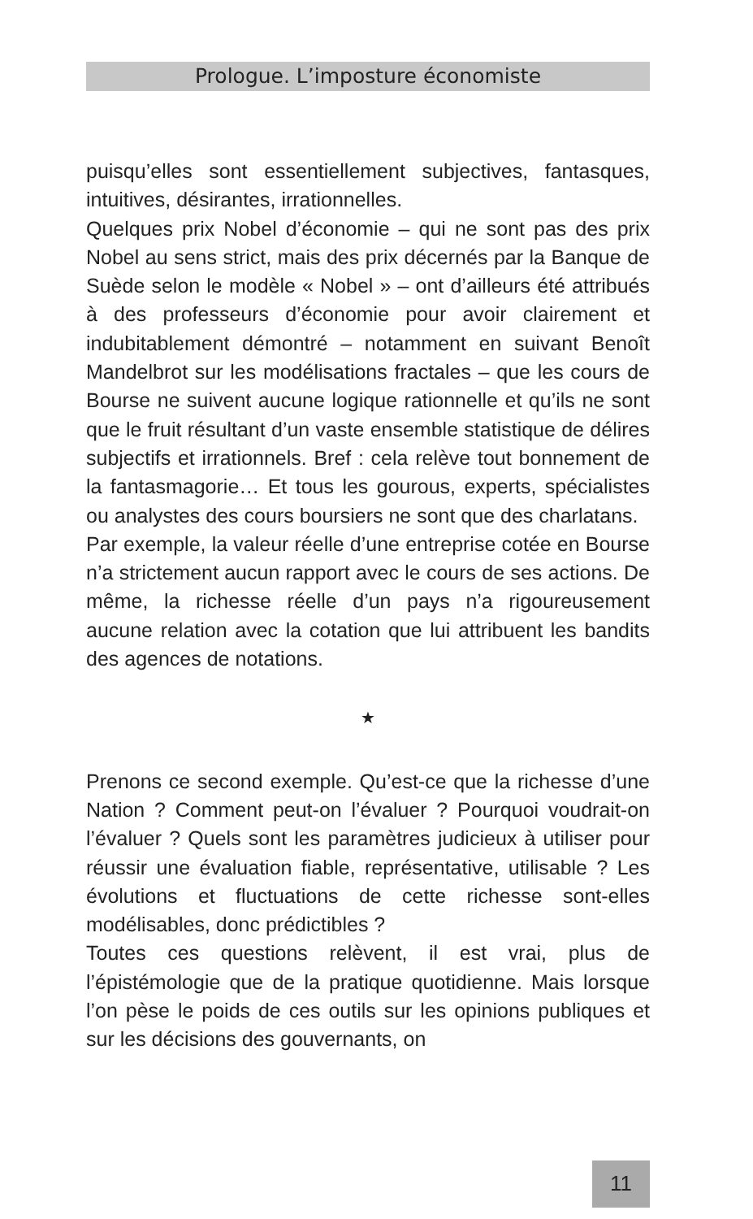Prologue. L’imposture économiste
puisqu’elles sont essentiellement subjectives, fantasques, intuitives, désirantes, irrationnelles.
Quelques prix Nobel d’économie – qui ne sont pas des prix Nobel au sens strict, mais des prix décernés par la Banque de Suède selon le modèle « Nobel » – ont d’ailleurs été attribués à des professeurs d’économie pour avoir clairement et indubitablement démontré – notamment en suivant Benoît Mandelbrot sur les modélisations fractales – que les cours de Bourse ne suivent aucune logique rationnelle et qu’ils ne sont que le fruit résultant d’un vaste ensemble statistique de délires subjectifs et irrationnels. Bref : cela relève tout bonnement de la fantasmagorie… Et tous les gourous, experts, spécialistes ou analystes des cours boursiers ne sont que des charlatans.
Par exemple, la valeur réelle d’une entreprise cotée en Bourse n’a strictement aucun rapport avec le cours de ses actions. De même, la richesse réelle d’un pays n’a rigoureusement aucune relation avec la cotation que lui attribuent les bandits des agences de notations.
★
Prenons ce second exemple. Qu’est-ce que la richesse d’une Nation ? Comment peut-on l’évaluer ? Pourquoi voudrait-on l’évaluer ? Quels sont les paramètres judicieux à utiliser pour réussir une évaluation fiable, représentative, utilisable ? Les évolutions et fluctuations de cette richesse sont-elles modélisables, donc prédictibles ?
Toutes ces questions relèvent, il est vrai, plus de l’épistémologie que de la pratique quotidienne. Mais lorsque l’on pèse le poids de ces outils sur les opinions publiques et sur les décisions des gouvernants, on
11